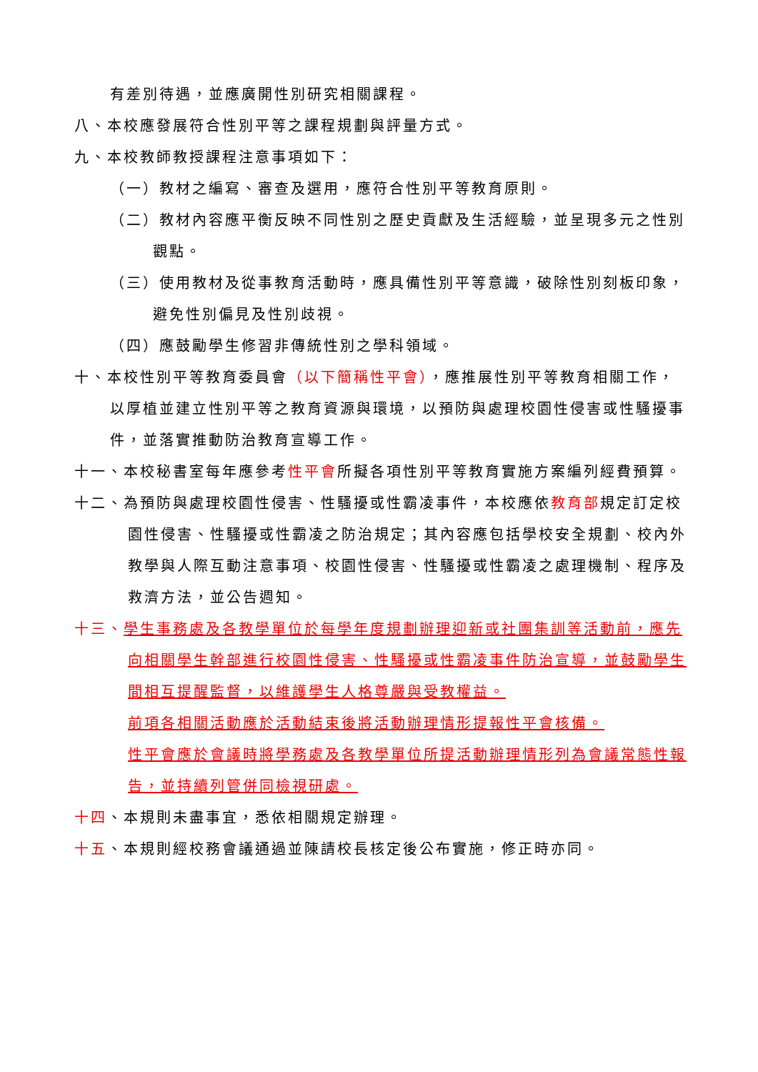有差別待遇，並應廣開性別研究相關課程。
八、本校應發展符合性別平等之課程規劃與評量方式。
九、本校教師教授課程注意事項如下：
（一）教材之編寫、審查及選用，應符合性別平等教育原則。
（二）教材內容應平衡反映不同性別之歷史貢獻及生活經驗，並呈現多元之性別觀點。
（三）使用教材及從事教育活動時，應具備性別平等意識，破除性別刻板印象，避免性別偏見及性別歧視。
（四）應鼓勵學生修習非傳統性別之學科領域。
十、本校性別平等教育委員會（以下簡稱性平會），應推展性別平等教育相關工作，以厚植並建立性別平等之教育資源與環境，以預防與處理校園性侵害或性騷擾事件，並落實推動防治教育宣導工作。
十一、本校秘書室每年應參考性平會所擬各項性別平等教育實施方案編列經費預算。
十二、為預防與處理校園性侵害、性騷擾或性霸凌事件，本校應依教育部規定訂定校園性侵害、性騷擾或性霸凌之防治規定；其內容應包括學校安全規劃、校內外教學與人際互動注意事項、校園性侵害、性騷擾或性霸凌之處理機制、程序及救濟方法，並公告週知。
十三、學生事務處及各教學單位於每學年度規劃辦理迎新或社團集訓等活動前，應先向相關學生幹部進行校園性侵害、性騷擾或性霸凌事件防治宣導，並鼓勵學生間相互提醒監督，以維護學生人格尊嚴與受教權益。
前項各相關活動應於活動結束後將活動辦理情形提報性平會核備。
性平會應於會議時將學務處及各教學單位所提活動辦理情形列為會議常態性報告，並持續列管併同檢視研處。
十四、本規則未盡事宜，悉依相關規定辦理。
十五、本規則經校務會議通過並陳請校長核定後公布實施，修正時亦同。